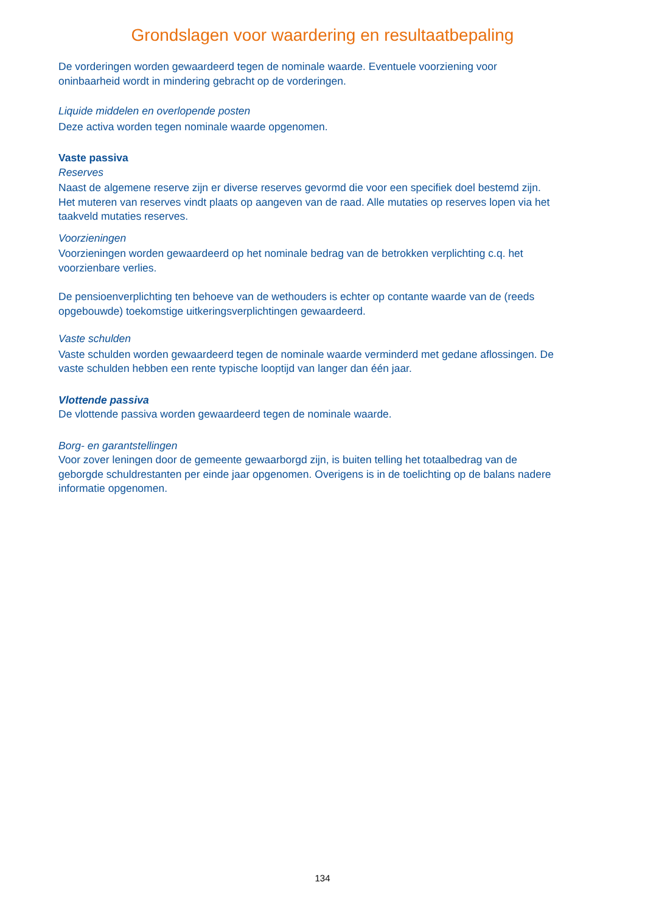Grondslagen voor waardering en resultaatbepaling
De vorderingen worden gewaardeerd tegen de nominale waarde. Eventuele voorziening voor oninbaarheid wordt in mindering gebracht op de vorderingen.
Liquide middelen en overlopende posten
Deze activa worden tegen nominale waarde opgenomen.
Vaste passiva
Reserves
Naast de algemene reserve zijn er diverse reserves gevormd die voor een specifiek doel bestemd zijn. Het muteren van reserves vindt plaats op aangeven van de raad. Alle mutaties op reserves lopen via het taakveld mutaties reserves.
Voorzieningen
Voorzieningen worden gewaardeerd op het nominale bedrag van de betrokken verplichting c.q. het voorzienbare verlies.
De pensioenverplichting ten behoeve van de wethouders is echter op contante waarde van de (reeds opgebouwde) toekomstige uitkeringsverplichtingen gewaardeerd.
Vaste schulden
Vaste schulden worden gewaardeerd tegen de nominale waarde verminderd met gedane aflossingen. De vaste schulden hebben een rente typische looptijd van langer dan één jaar.
Vlottende passiva
De vlottende passiva worden gewaardeerd tegen de nominale waarde.
Borg- en garantstellingen
Voor zover leningen door de gemeente gewaarborgd zijn, is buiten telling het totaalbedrag van de geborgde schuldrestanten per einde jaar opgenomen. Overigens is in de toelichting op de balans nadere informatie opgenomen.
134